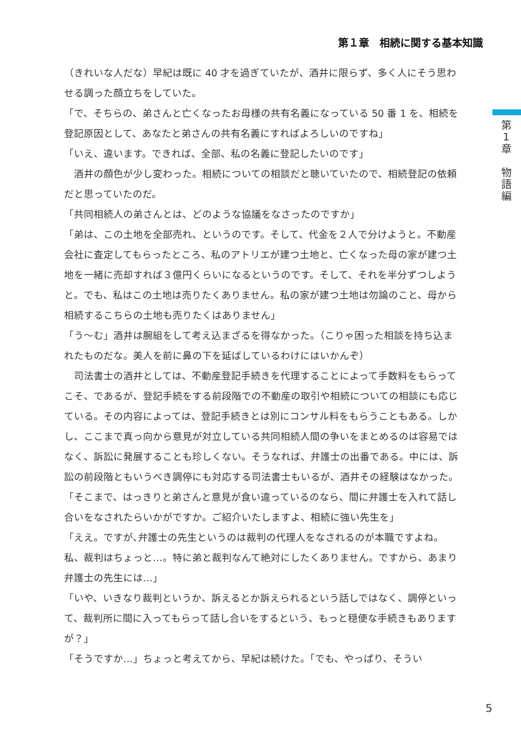第１章　相続に関する基本知識
第
1
章
物
語
編
（きれいな人だな）早紀は既に 40 才を過ぎていたが、酒井に限らず、多く人にそう思わせる調った顔立ちをしていた。
「で、そちらの、弟さんと亡くなったお母様の共有名義になっている 50 番 1 を、相続を登記原因として、あなたと弟さんの共有名義にすればよろしいのですね」
「いえ、違います。できれば、全部、私の名義に登記したいのです」
　酒井の顔色が少し変わった。相続についての相談だと聴いていたので、相続登記の依頼だと思っていたのだ。
「共同相続人の弟さんとは、どのような協議をなさったのですか」
「弟は、この土地を全部売れ、というのです。そして、代金を２人で分けようと。不動産会社に査定してもらったところ、私のアトリエが建つ土地と、亡くなった母の家が建つ土地を一緒に売却すれば３億円くらいになるというのです。そして、それを半分ずつしようと。でも、私はこの土地は売りたくありません。私の家が建つ土地は勿論のこと、母から相続するこちらの土地も売りたくはありません」
「う〜む」酒井は腕組をして考え込まざるを得なかった。（こりゃ困った相談を持ち込まれたものだな。美人を前に鼻の下を延ばしているわけにはいかんぞ）
　司法書士の酒井としては、不動産登記手続きを代理することによって手数料をもらってこそ、であるが、登記手続をする前段階での不動産の取引や相続についての相談にも応じている。その内容によっては、登記手続きとは別にコンサル料をもらうこともある。しかし、ここまで真っ向から意見が対立している共同相続人間の争いをまとめるのは容易ではなく、訴訟に発展することも珍しくない。そうなれば、弁護士の出番である。中には、訴訟の前段階ともいうべき調停にも対応する司法書士もいるが、酒井その経験はなかった。
「そこまで、はっきりと弟さんと意見が食い違っているのなら、間に弁護士を入れて話し合いをなされたらいかがですか。ご紹介いたしますよ、相続に強い先生を」
「ええ。ですが､弁護士の先生というのは裁判の代理人をなされるのが本職ですよね。私、裁判はちょっと…。特に弟と裁判なんて絶対にしたくありません。ですから、あまり弁護士の先生には…」
「いや、いきなり裁判というか、訴えるとか訴えられるという話しではなく、調停といって、裁判所に間に入ってもらって話し合いをするという、もっと穏便な手続きもありますが？」
「そうですか…」ちょっと考えてから、早紀は続けた。「でも、やっぱり、そうい
5